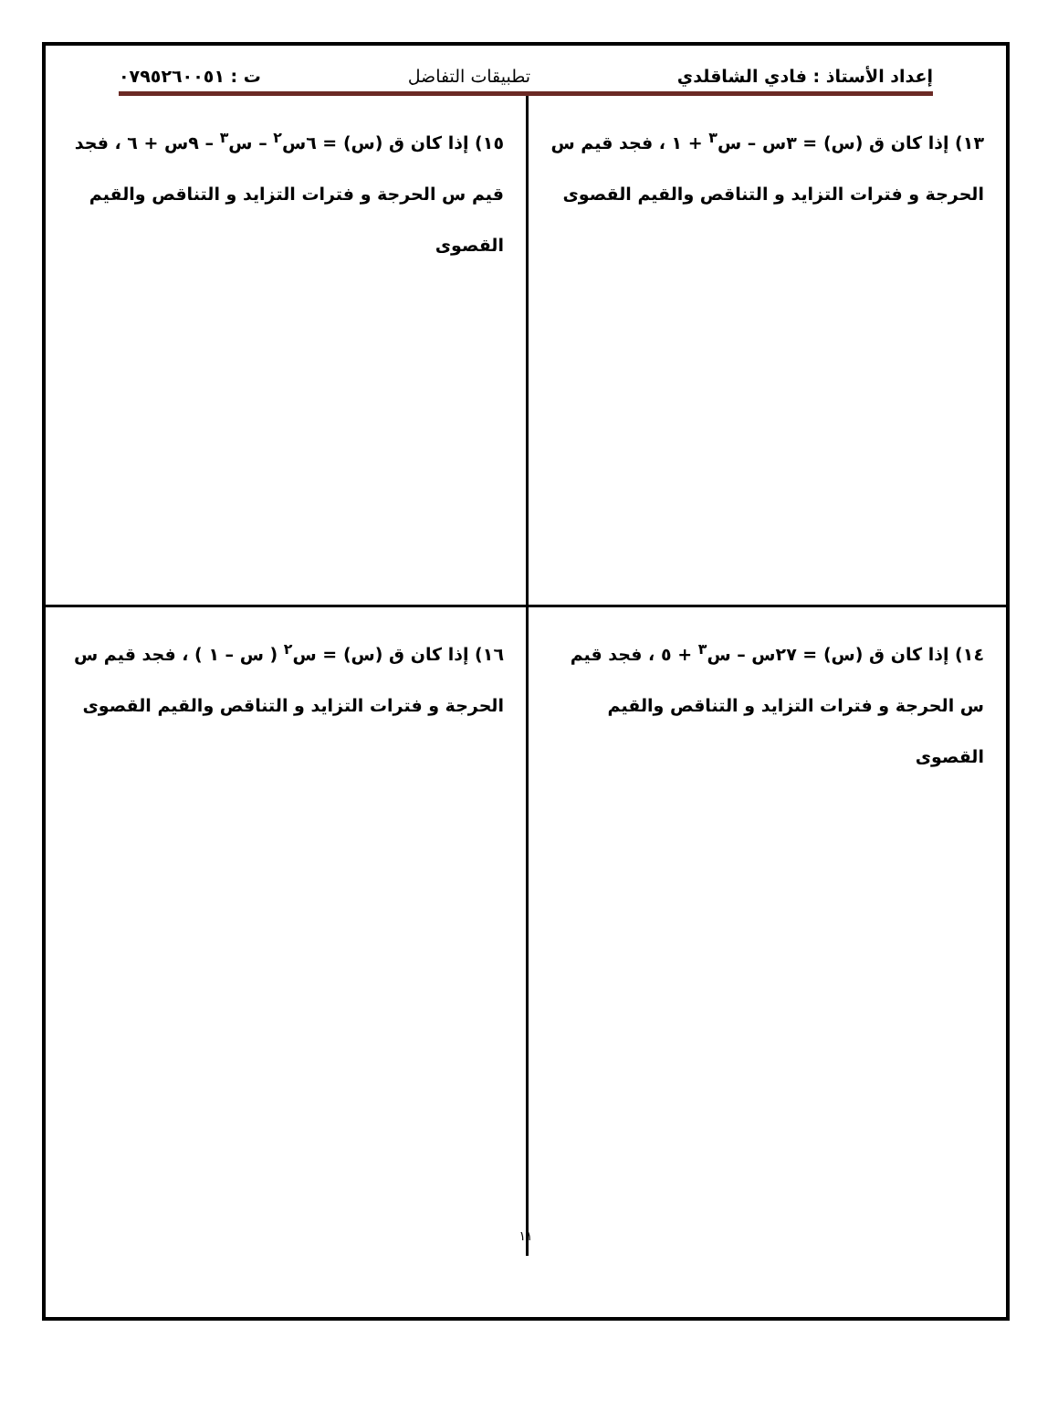إعداد الأستاذ : فادي الشاقلدي تطبيقات التفاضل ت : ٠٧٩٥٢٦٠٠٥١
١٣) إذا كان ق (س) = ٣س – س<sup>٣</sup> + ١ ، فجد قيم س الحرجة و فترات التزايد و التناقص والقيم القصوى
١٥) إذا كان ق (س) = ٦س<sup>٢</sup> – س<sup>٣</sup> – ٩س + ٦ ، فجد قيم س الحرجة و فترات التزايد و التناقص والقيم القصوى
١٤) إذا كان ق (س) = ٢٧س – س<sup>٣</sup> + ٥ ، فجد قيم س الحرجة و فترات التزايد و التناقص والقيم القصوى
١٦) إذا كان ق (س) = س<sup>٢</sup> ( س – ١ ) ، فجد قيم س الحرجة و فترات التزايد و التناقص والقيم القصوى
١١